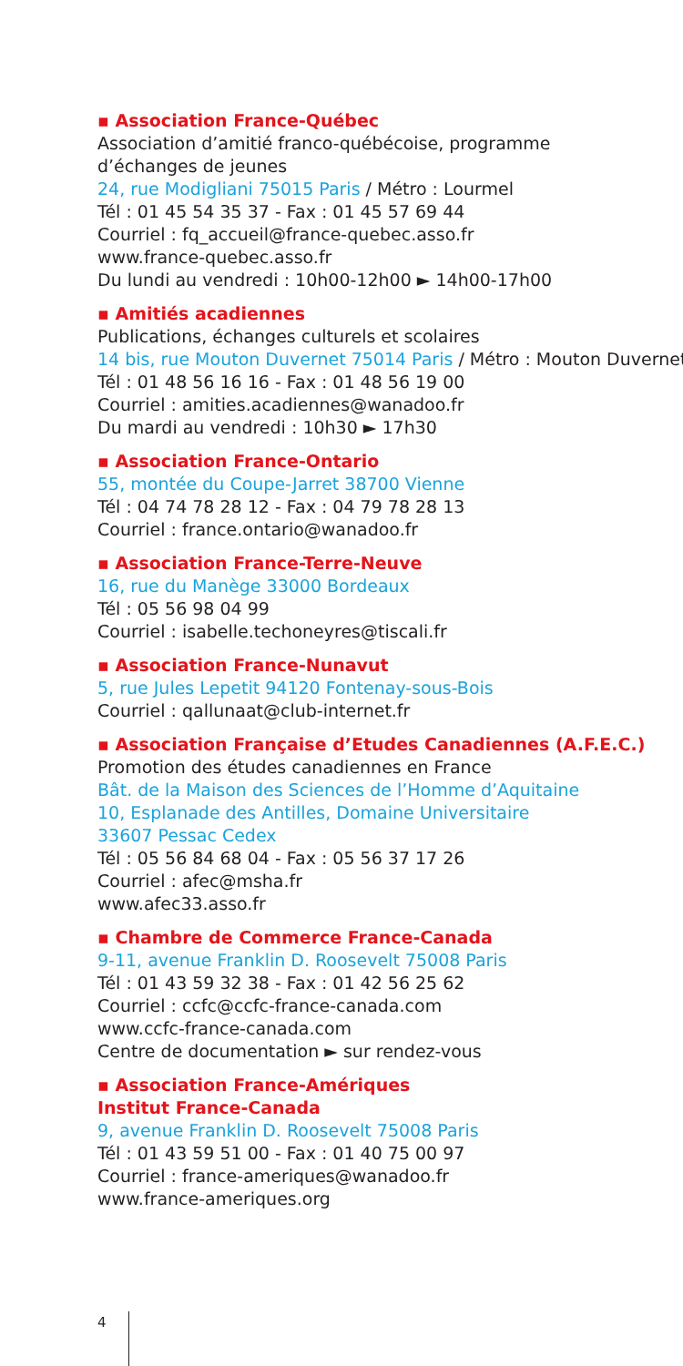▪ Association France-Québec
Association d’amitié franco-québécoise, programme
d’échanges de jeunes
24, rue Modigliani 75015 Paris / Métro : Lourmel
Tél : 01 45 54 35 37 - Fax : 01 45 57 69 44
Courriel : fq_accueil@france-quebec.asso.fr
www.france-quebec.asso.fr
Du lundi au vendredi : 10h00-12h00 ► 14h00-17h00
▪ Amitiés acadiennes
Publications, échanges culturels et scolaires
14 bis, rue Mouton Duvernet 75014 Paris / Métro : Mouton Duvernet
Tél : 01 48 56 16 16 - Fax : 01 48 56 19 00
Courriel : amities.acadiennes@wanadoo.fr
Du mardi au vendredi : 10h30 ► 17h30
▪ Association France-Ontario
55, montée du Coupe-Jarret 38700 Vienne
Tél : 04 74 78 28 12 - Fax : 04 79 78 28 13
Courriel : france.ontario@wanadoo.fr
▪ Association France-Terre-Neuve
16, rue du Manège 33000 Bordeaux
Tél : 05 56 98 04 99
Courriel : isabelle.techoneyres@tiscali.fr
▪ Association France-Nunavut
5, rue Jules Lepetit 94120 Fontenay-sous-Bois
Courriel : qallunaat@club-internet.fr
▪ Association Française d’Etudes Canadiennes (A.F.E.C.)
Promotion des études canadiennes en France
Bât. de la Maison des Sciences de l’Homme d’Aquitaine
10, Esplanade des Antilles, Domaine Universitaire
33607 Pessac Cedex
Tél : 05 56 84 68 04 - Fax : 05 56 37 17 26
Courriel : afec@msha.fr
www.afec33.asso.fr
▪ Chambre de Commerce France-Canada
9-11, avenue Franklin D. Roosevelt 75008 Paris
Tél : 01 43 59 32 38 - Fax : 01 42 56 25 62
Courriel : ccfc@ccfc-france-canada.com
www.ccfc-france-canada.com
Centre de documentation ► sur rendez-vous
▪ Association France-Amériques
Institut France-Canada
9, avenue Franklin D. Roosevelt 75008 Paris
Tél : 01 43 59 51 00 - Fax : 01 40 75 00 97
Courriel : france-ameriques@wanadoo.fr
www.france-ameriques.org
4